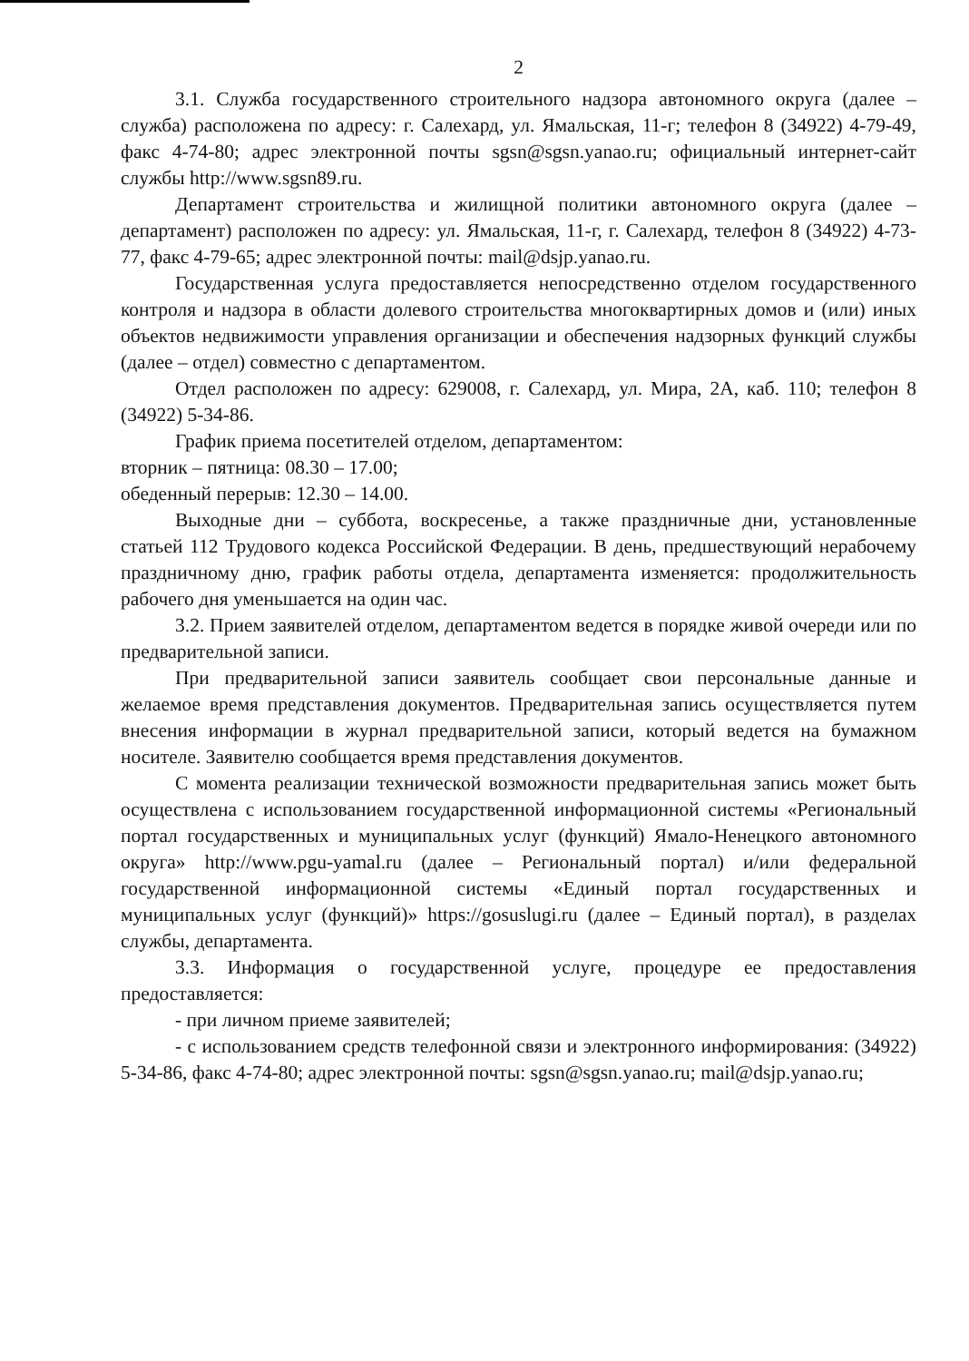2
3.1. Служба государственного строительного надзора автономного округа (далее – служба) расположена по адресу: г. Салехард, ул. Ямальская, 11-г; телефон 8 (34922) 4-79-49, факс 4-74-80; адрес электронной почты sgsn@sgsn.yanao.ru; официальный интернет-сайт службы http://www.sgsn89.ru.
Департамент строительства и жилищной политики автономного округа (далее – департамент) расположен по адресу: ул. Ямальская, 11-г, г. Салехард, телефон 8 (34922) 4-73-77, факс 4-79-65; адрес электронной почты: mail@dsjp.yanao.ru.
Государственная услуга предоставляется непосредственно отделом государственного контроля и надзора в области долевого строительства многоквартирных домов и (или) иных объектов недвижимости управления организации и обеспечения надзорных функций службы (далее – отдел) совместно с департаментом.
Отдел расположен по адресу: 629008, г. Салехард, ул. Мира, 2А, каб. 110; телефон 8 (34922) 5-34-86.
График приема посетителей отделом, департаментом:
вторник – пятница: 08.30 – 17.00;
обеденный перерыв: 12.30 – 14.00.
Выходные дни – суббота, воскресенье, а также праздничные дни, установленные статьей 112 Трудового кодекса Российской Федерации. В день, предшествующий нерабочему праздничному дню, график работы отдела, департамента изменяется: продолжительность рабочего дня уменьшается на один час.
3.2. Прием заявителей отделом, департаментом ведется в порядке живой очереди или по предварительной записи.
При предварительной записи заявитель сообщает свои персональные данные и желаемое время представления документов. Предварительная запись осуществляется путем внесения информации в журнал предварительной записи, который ведется на бумажном носителе. Заявителю сообщается время представления документов.
С момента реализации технической возможности предварительная запись может быть осуществлена с использованием государственной информационной системы «Региональный портал государственных и муниципальных услуг (функций) Ямало-Ненецкого автономного округа» http://www.pgu-yamal.ru (далее – Региональный портал) и/или федеральной государственной информационной системы «Единый портал государственных и муниципальных услуг (функций)» https://gosuslugi.ru (далее – Единый портал), в разделах службы, департамента.
3.3. Информация о государственной услуге, процедуре ее предоставления предоставляется:
- при личном приеме заявителей;
- с использованием средств телефонной связи и электронного информирования: (34922) 5-34-86, факс 4-74-80; адрес электронной почты: sgsn@sgsn.yanao.ru; mail@dsjp.yanao.ru;